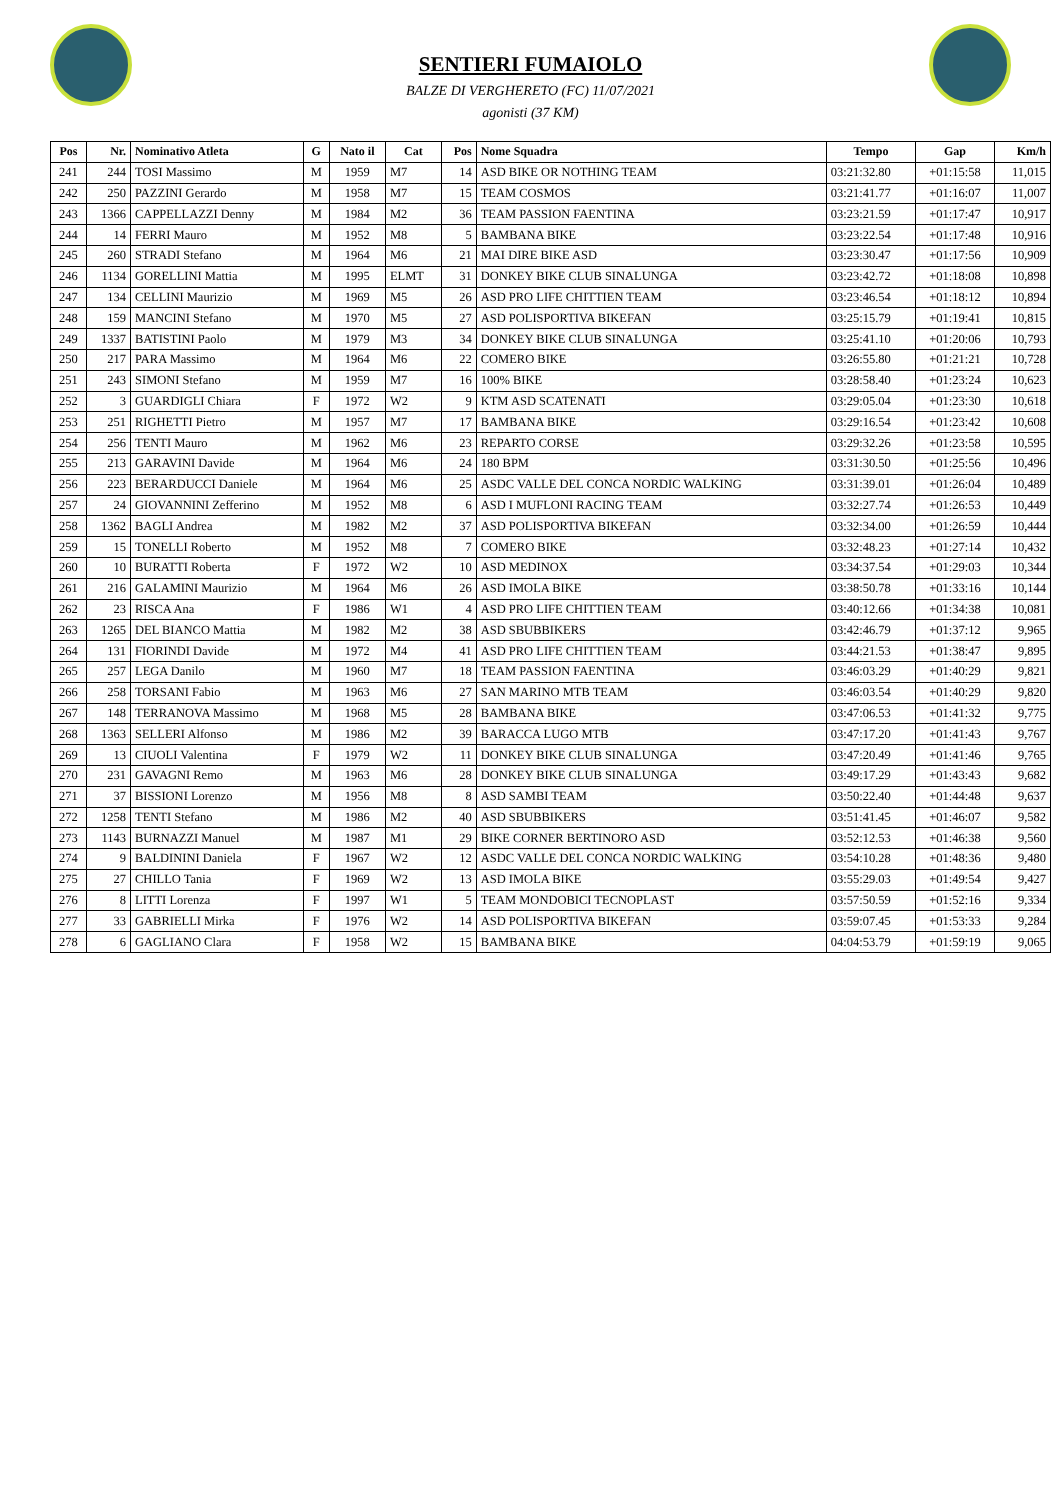SENTIERI FUMAIOLO
BALZE DI VERGHERETO (FC) 11/07/2021
agonisti (37 KM)
| Pos | Nr. | Nominativo Atleta | G | Nato il | Cat | Pos | Nome Squadra | Tempo | Gap | Km/h |
| --- | --- | --- | --- | --- | --- | --- | --- | --- | --- | --- |
| 241 | 244 | TOSI Massimo | M | 1959 | M7 | 14 | ASD BIKE OR NOTHING TEAM | 03:21:32.80 | +01:15:58 | 11,015 |
| 242 | 250 | PAZZINI Gerardo | M | 1958 | M7 | 15 | TEAM COSMOS | 03:21:41.77 | +01:16:07 | 11,007 |
| 243 | 1366 | CAPPELLAZZI Denny | M | 1984 | M2 | 36 | TEAM PASSION FAENTINA | 03:23:21.59 | +01:17:47 | 10,917 |
| 244 | 14 | FERRI Mauro | M | 1952 | M8 | 5 | BAMBANA BIKE | 03:23:22.54 | +01:17:48 | 10,916 |
| 245 | 260 | STRADI Stefano | M | 1964 | M6 | 21 | MAI DIRE BIKE ASD | 03:23:30.47 | +01:17:56 | 10,909 |
| 246 | 1134 | GORELLINI Mattia | M | 1995 | ELMT | 31 | DONKEY BIKE CLUB SINALUNGA | 03:23:42.72 | +01:18:08 | 10,898 |
| 247 | 134 | CELLINI Maurizio | M | 1969 | M5 | 26 | ASD PRO LIFE CHITTIEN TEAM | 03:23:46.54 | +01:18:12 | 10,894 |
| 248 | 159 | MANCINI Stefano | M | 1970 | M5 | 27 | ASD POLISPORTIVA BIKEFAN | 03:25:15.79 | +01:19:41 | 10,815 |
| 249 | 1337 | BATISTINI Paolo | M | 1979 | M3 | 34 | DONKEY BIKE CLUB SINALUNGA | 03:25:41.10 | +01:20:06 | 10,793 |
| 250 | 217 | PARA Massimo | M | 1964 | M6 | 22 | COMERO BIKE | 03:26:55.80 | +01:21:21 | 10,728 |
| 251 | 243 | SIMONI Stefano | M | 1959 | M7 | 16 | 100% BIKE | 03:28:58.40 | +01:23:24 | 10,623 |
| 252 | 3 | GUARDIGLI Chiara | F | 1972 | W2 | 9 | KTM ASD SCATENATI | 03:29:05.04 | +01:23:30 | 10,618 |
| 253 | 251 | RIGHETTI Pietro | M | 1957 | M7 | 17 | BAMBANA BIKE | 03:29:16.54 | +01:23:42 | 10,608 |
| 254 | 256 | TENTI Mauro | M | 1962 | M6 | 23 | REPARTO CORSE | 03:29:32.26 | +01:23:58 | 10,595 |
| 255 | 213 | GARAVINI Davide | M | 1964 | M6 | 24 | 180 BPM | 03:31:30.50 | +01:25:56 | 10,496 |
| 256 | 223 | BERARDUCCI Daniele | M | 1964 | M6 | 25 | ASDC VALLE DEL CONCA NORDIC WALKING | 03:31:39.01 | +01:26:04 | 10,489 |
| 257 | 24 | GIOVANNINI Zefferino | M | 1952 | M8 | 6 | ASD I MUFLONI RACING TEAM | 03:32:27.74 | +01:26:53 | 10,449 |
| 258 | 1362 | BAGLI Andrea | M | 1982 | M2 | 37 | ASD POLISPORTIVA BIKEFAN | 03:32:34.00 | +01:26:59 | 10,444 |
| 259 | 15 | TONELLI Roberto | M | 1952 | M8 | 7 | COMERO BIKE | 03:32:48.23 | +01:27:14 | 10,432 |
| 260 | 10 | BURATTI Roberta | F | 1972 | W2 | 10 | ASD MEDINOX | 03:34:37.54 | +01:29:03 | 10,344 |
| 261 | 216 | GALAMINI Maurizio | M | 1964 | M6 | 26 | ASD IMOLA BIKE | 03:38:50.78 | +01:33:16 | 10,144 |
| 262 | 23 | RISCA Ana | F | 1986 | W1 | 4 | ASD PRO LIFE CHITTIEN TEAM | 03:40:12.66 | +01:34:38 | 10,081 |
| 263 | 1265 | DEL BIANCO Mattia | M | 1982 | M2 | 38 | ASD SBUBBIKERS | 03:42:46.79 | +01:37:12 | 9,965 |
| 264 | 131 | FIORINDI Davide | M | 1972 | M4 | 41 | ASD PRO LIFE CHITTIEN TEAM | 03:44:21.53 | +01:38:47 | 9,895 |
| 265 | 257 | LEGA Danilo | M | 1960 | M7 | 18 | TEAM PASSION FAENTINA | 03:46:03.29 | +01:40:29 | 9,821 |
| 266 | 258 | TORSANI Fabio | M | 1963 | M6 | 27 | SAN MARINO MTB TEAM | 03:46:03.54 | +01:40:29 | 9,820 |
| 267 | 148 | TERRANOVA Massimo | M | 1968 | M5 | 28 | BAMBANA BIKE | 03:47:06.53 | +01:41:32 | 9,775 |
| 268 | 1363 | SELLERI Alfonso | M | 1986 | M2 | 39 | BARACCA LUGO MTB | 03:47:17.20 | +01:41:43 | 9,767 |
| 269 | 13 | CIUOLI Valentina | F | 1979 | W2 | 11 | DONKEY BIKE CLUB SINALUNGA | 03:47:20.49 | +01:41:46 | 9,765 |
| 270 | 231 | GAVAGNI Remo | M | 1963 | M6 | 28 | DONKEY BIKE CLUB SINALUNGA | 03:49:17.29 | +01:43:43 | 9,682 |
| 271 | 37 | BISSIONI Lorenzo | M | 1956 | M8 | 8 | ASD SAMBI TEAM | 03:50:22.40 | +01:44:48 | 9,637 |
| 272 | 1258 | TENTI Stefano | M | 1986 | M2 | 40 | ASD SBUBBIKERS | 03:51:41.45 | +01:46:07 | 9,582 |
| 273 | 1143 | BURNAZZI Manuel | M | 1987 | M1 | 29 | BIKE CORNER BERTINORO ASD | 03:52:12.53 | +01:46:38 | 9,560 |
| 274 | 9 | BALDININI Daniela | F | 1967 | W2 | 12 | ASDC VALLE DEL CONCA NORDIC WALKING | 03:54:10.28 | +01:48:36 | 9,480 |
| 275 | 27 | CHILLO Tania | F | 1969 | W2 | 13 | ASD IMOLA BIKE | 03:55:29.03 | +01:49:54 | 9,427 |
| 276 | 8 | LITTI Lorenza | F | 1997 | W1 | 5 | TEAM MONDOBICI TECNOPLAST | 03:57:50.59 | +01:52:16 | 9,334 |
| 277 | 33 | GABRIELLI Mirka | F | 1976 | W2 | 14 | ASD POLISPORTIVA BIKEFAN | 03:59:07.45 | +01:53:33 | 9,284 |
| 278 | 6 | GAGLIANO Clara | F | 1958 | W2 | 15 | BAMBANA BIKE | 04:04:53.79 | +01:59:19 | 9,065 |